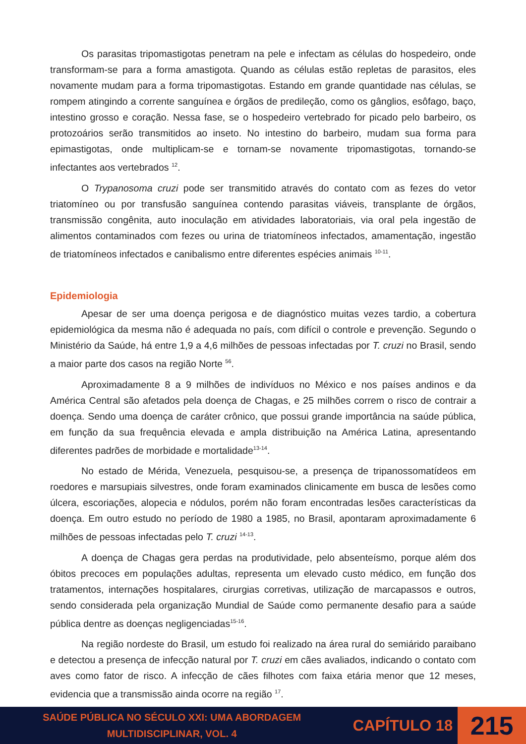Os parasitas tripomastigotas penetram na pele e infectam as células do hospedeiro, onde transformam-se para a forma amastigota. Quando as células estão repletas de parasitos, eles novamente mudam para a forma tripomastigotas. Estando em grande quantidade nas células, se rompem atingindo a corrente sanguínea e órgãos de predileção, como os gânglios, esôfago, baço, intestino grosso e coração. Nessa fase, se o hospedeiro vertebrado for picado pelo barbeiro, os protozoários serão transmitidos ao inseto. No intestino do barbeiro, mudam sua forma para epimastigotas, onde multiplicam-se e tornam-se novamente tripomastigotas, tornando-se infectantes aos vertebrados <sup>12</sup>.
O Trypanosoma cruzi pode ser transmitido através do contato com as fezes do vetor triatomíneo ou por transfusão sanguínea contendo parasitas viáveis, transplante de órgãos, transmissão congênita, auto inoculação em atividades laboratoriais, via oral pela ingestão de alimentos contaminados com fezes ou urina de triatomíneos infectados, amamentação, ingestão de triatomíneos infectados e canibalismo entre diferentes espécies animais <sup>10-11</sup>.
Epidemiologia
Apesar de ser uma doença perigosa e de diagnóstico muitas vezes tardio, a cobertura epidemiológica da mesma não é adequada no país, com difícil o controle e prevenção. Segundo o Ministério da Saúde, há entre 1,9 a 4,6 milhões de pessoas infectadas por T. cruzi no Brasil, sendo a maior parte dos casos na região Norte <sup>56</sup>.
Aproximadamente 8 a 9 milhões de indivíduos no México e nos países andinos e da América Central são afetados pela doença de Chagas, e 25 milhões correm o risco de contrair a doença. Sendo uma doença de caráter crônico, que possui grande importância na saúde pública, em função da sua frequência elevada e ampla distribuição na América Latina, apresentando diferentes padrões de morbidade e mortalidade<sup>13-14</sup>.
No estado de Mérida, Venezuela, pesquisou-se, a presença de tripanossomatídeos em roedores e marsupiais silvestres, onde foram examinados clinicamente em busca de lesões como úlcera, escoriações, alopecia e nódulos, porém não foram encontradas lesões características da doença. Em outro estudo no período de 1980 a 1985, no Brasil, apontaram aproximadamente 6 milhões de pessoas infectadas pelo T. cruzi <sup>14-13</sup>.
A doença de Chagas gera perdas na produtividade, pelo absenteísmo, porque além dos óbitos precoces em populações adultas, representa um elevado custo médico, em função dos tratamentos, internações hospitalares, cirurgias corretivas, utilização de marcapassos e outros, sendo considerada pela organização Mundial de Saúde como permanente desafio para a saúde pública dentre as doenças negligenciadas<sup>15-16</sup>.
Na região nordeste do Brasil, um estudo foi realizado na área rural do semiárido paraibano e detectou a presença de infecção natural por T. cruzi em cães avaliados, indicando o contato com aves como fator de risco. A infecção de cães filhotes com faixa etária menor que 12 meses, evidencia que a transmissão ainda ocorre na região <sup>17</sup>.
SAÚDE PÚBLICA NO SÉCULO XXI: UMA ABORDAGEM
MULTIDISCIPLINAR, VOL. 4
CAPÍTULO 18
215